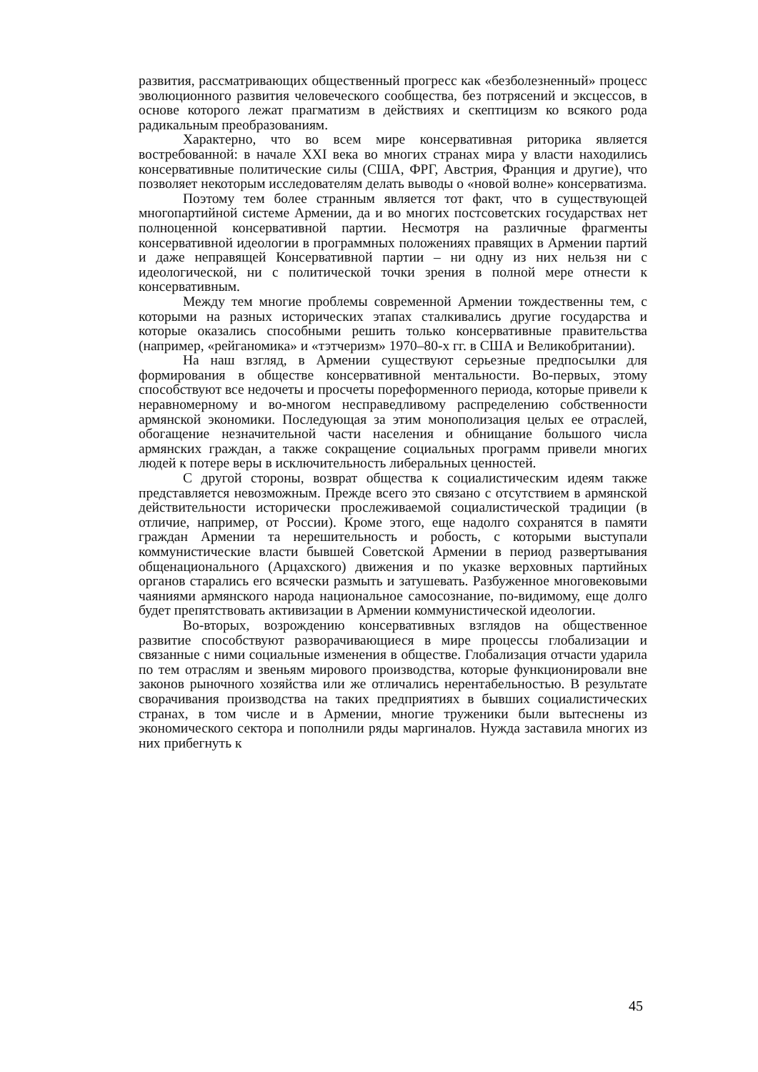развития, рассматривающих общественный прогресс как «безболезненный» процесс эволюционного развития человеческого сообщества, без потрясений и эксцессов, в основе которого лежат прагматизм в действиях и скептицизм ко всякого рода радикальным преобразованиям.
Характерно, что во всем мире консервативная риторика является востребованной: в начале XXI века во многих странах мира у власти находились консервативные политические силы (США, ФРГ, Австрия, Франция и другие), что позволяет некоторым исследователям делать выводы о «новой волне» консерватизма.
Поэтому тем более странным является тот факт, что в существующей многопартийной системе Армении, да и во многих постсоветских государствах нет полноценной консервативной партии. Несмотря на различные фрагменты консервативной идеологии в программных положениях правящих в Армении партий и даже неправящей Консервативной партии – ни одну из них нельзя ни с идеологической, ни с политической точки зрения в полной мере отнести к консервативным.
Между тем многие проблемы современной Армении тождественны тем, с которыми на разных исторических этапах сталкивались другие государства и которые оказались способными решить только консервативные правительства (например, «рейганомика» и «тэтчеризм» 1970–80-х гг. в США и Великобритании).
На наш взгляд, в Армении существуют серьезные предпосылки для формирования в обществе консервативной ментальности. Во-первых, этому способствуют все недочеты и просчеты пореформенного периода, которые привели к неравномерному и во-многом несправедливому распределению собственности армянской экономики. Последующая за этим монополизация целых ее отраслей, обогащение незначительной части населения и обнищание большого числа армянских граждан, а также сокращение социальных программ привели многих людей к потере веры в исключительность либеральных ценностей.
С другой стороны, возврат общества к социалистическим идеям также представляется невозможным. Прежде всего это связано с отсутствием в армянской действительности исторически прослеживаемой социалистической традиции (в отличие, например, от России). Кроме этого, еще надолго сохранятся в памяти граждан Армении та нерешительность и робость, с которыми выступали коммунистические власти бывшей Советской Армении в период развертывания общенационального (Арцахского) движения и по указке верховных партийных органов старались его всячески размыть и затушевать. Разбуженное многовековыми чаяниями армянского народа национальное самосознание, по-видимому, еще долго будет препятствовать активизации в Армении коммунистической идеологии.
Во-вторых, возрождению консервативных взглядов на общественное развитие способствуют разворачивающиеся в мире процессы глобализации и связанные с ними социальные изменения в обществе. Глобализация отчасти ударила по тем отраслям и звеньям мирового производства, которые функционировали вне законов рыночного хозяйства или же отличались нерентабельностью. В результате сворачивания производства на таких предприятиях в бывших социалистических странах, в том числе и в Армении, многие труженики были вытеснены из экономического сектора и пополнили ряды маргиналов. Нужда заставила многих из них прибегнуть к
45